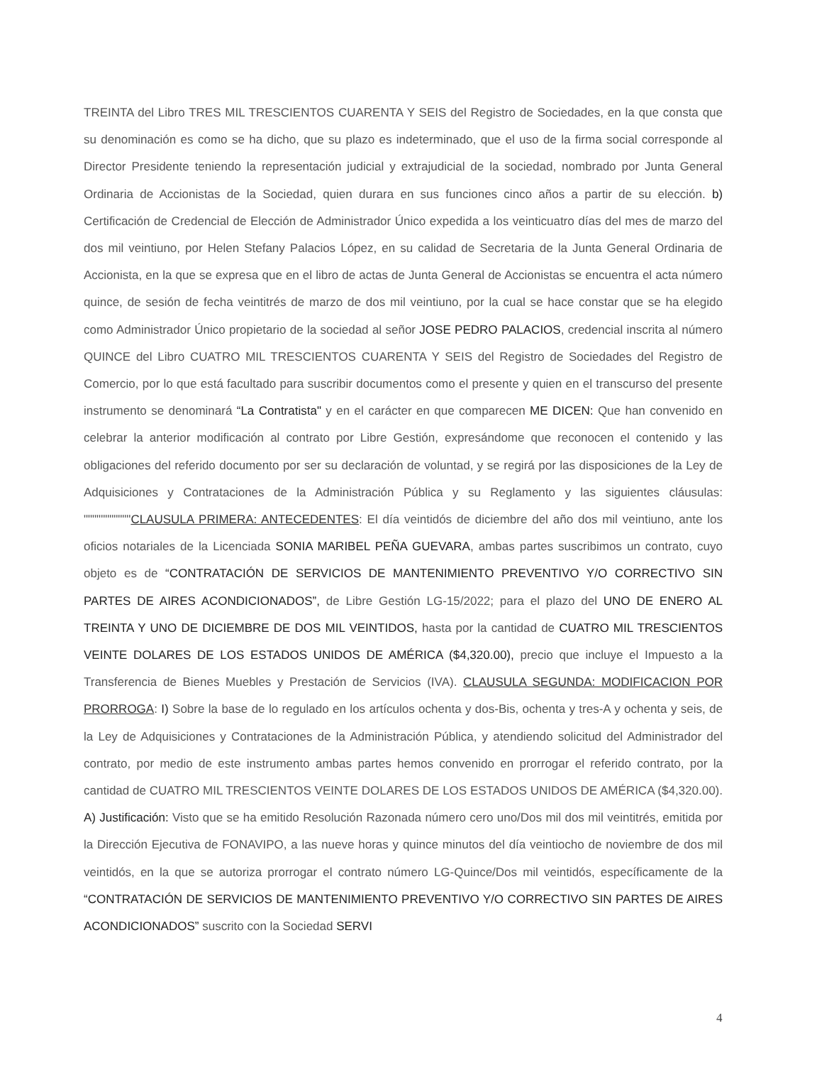TREINTA del Libro TRES MIL TRESCIENTOS CUARENTA Y SEIS del Registro de Sociedades, en la que consta que su denominación es como se ha dicho, que su plazo es indeterminado, que el uso de la firma social corresponde al Director Presidente teniendo la representación judicial y extrajudicial de la sociedad, nombrado por Junta General Ordinaria de Accionistas de la Sociedad, quien durara en sus funciones cinco años a partir de su elección. b) Certificación de Credencial de Elección de Administrador Único expedida a los veinticuatro días del mes de marzo del dos mil veintiuno, por Helen Stefany Palacios López, en su calidad de Secretaria de la Junta General Ordinaria de Accionista, en la que se expresa que en el libro de actas de Junta General de Accionistas se encuentra el acta número quince, de sesión de fecha veintitrés de marzo de dos mil veintiuno, por la cual se hace constar que se ha elegido como Administrador Único propietario de la sociedad al señor JOSE PEDRO PALACIOS, credencial inscrita al número QUINCE del Libro CUATRO MIL TRESCIENTOS CUARENTA Y SEIS del Registro de Sociedades del Registro de Comercio, por lo que está facultado para suscribir documentos como el presente y quien en el transcurso del presente instrumento se denominará “La Contratista" y en el carácter en que comparecen ME DICEN: Que han convenido en celebrar la anterior modificación al contrato por Libre Gestión, expresándome que reconocen el contenido y las obligaciones del referido documento por ser su declaración de voluntad, y se regirá por las disposiciones de la Ley de Adquisiciones y Contrataciones de la Administración Pública y su Reglamento y las siguientes cláusulas: """""""""""CLAUSULA PRIMERA: ANTECEDENTES: El día veintidós de diciembre del año dos mil veintiuno, ante los oficios notariales de la Licenciada SONIA MARIBEL PEÑA GUEVARA, ambas partes suscribimos un contrato, cuyo objeto es de “CONTRATACIÓN DE SERVICIOS DE MANTENIMIENTO PREVENTIVO Y/O CORRECTIVO SIN PARTES DE AIRES ACONDICIONADOS”, de Libre Gestión LG-15/2022; para el plazo del UNO DE ENERO AL TREINTA Y UNO DE DICIEMBRE DE DOS MIL VEINTIDOS, hasta por la cantidad de CUATRO MIL TRESCIENTOS VEINTE DOLARES DE LOS ESTADOS UNIDOS DE AMÉRICA ($4,320.00), precio que incluye el Impuesto a la Transferencia de Bienes Muebles y Prestación de Servicios (IVA). CLAUSULA SEGUNDA: MODIFICACION POR PRORROGA: I) Sobre la base de lo regulado en los artículos ochenta y dos-Bis, ochenta y tres-A y ochenta y seis, de la Ley de Adquisiciones y Contrataciones de la Administración Pública, y atendiendo solicitud del Administrador del contrato, por medio de este instrumento ambas partes hemos convenido en prorrogar el referido contrato, por la cantidad de CUATRO MIL TRESCIENTOS VEINTE DOLARES DE LOS ESTADOS UNIDOS DE AMÉRICA ($4,320.00). A) Justificación: Visto que se ha emitido Resolución Razonada número cero uno/Dos mil dos mil veintitrés, emitida por la Dirección Ejecutiva de FONAVIPO, a las nueve horas y quince minutos del día veintiocho de noviembre de dos mil veintidós, en la que se autoriza prorrogar el contrato número LG-Quince/Dos mil veintidós, específicamente de la “CONTRATACIÓN DE SERVICIOS DE MANTENIMIENTO PREVENTIVO Y/O CORRECTIVO SIN PARTES DE AIRES ACONDICIONADOS” suscrito con la Sociedad SERVI
4